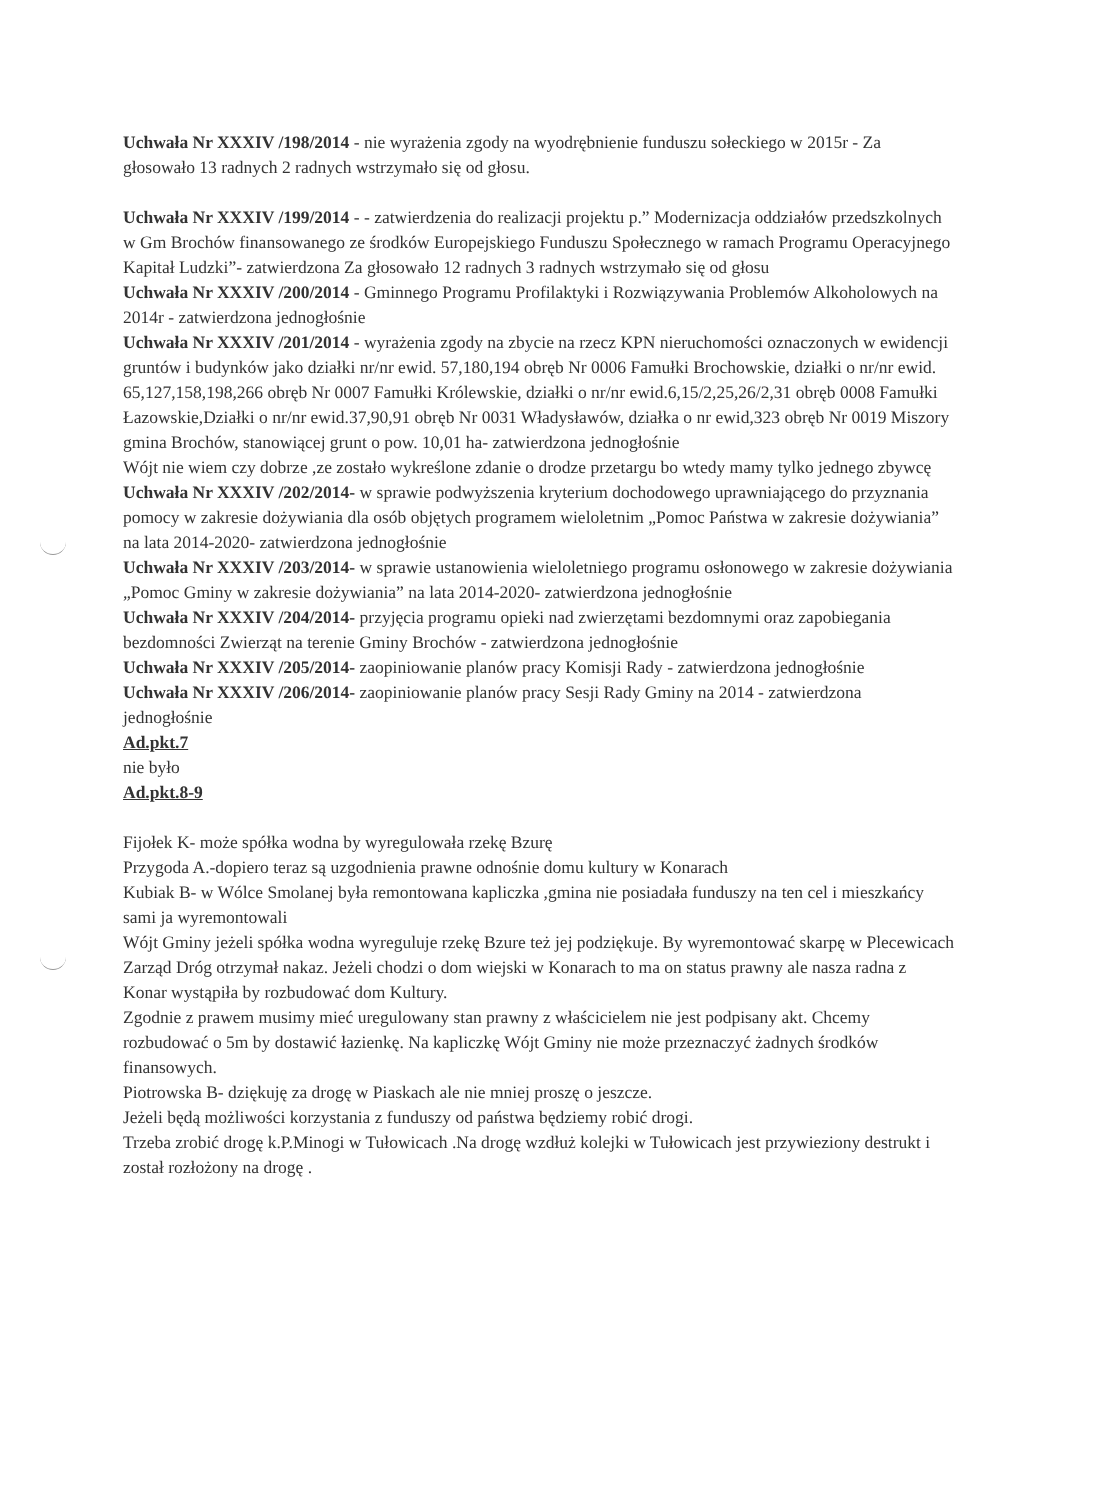Uchwała Nr XXXIV /198/2014 - nie wyrażenia zgody na wyodrębnienie funduszu sołeckiego w 2015r - Za głosowało 13 radnych 2 radnych wstrzymało się od głosu.
Uchwała Nr XXXIV /199/2014 - - zatwierdzenia do realizacji projektu p.” Modernizacja oddziałów przedszkolnych w Gm Brochów finansowanego ze środków Europejskiego Funduszu Społecznego w ramach Programu Operacyjnego Kapitał Ludzki”- zatwierdzona Za głosowało 12 radnych 3 radnych wstrzymało się od głosu
Uchwała Nr XXXIV /200/2014 - Gminnego Programu Profilaktyki i Rozwiązywania Problemów Alkoholowych na 2014r - zatwierdzona jednogłośnie
Uchwała Nr XXXIV /201/2014 - wyrażenia zgody na zbycie na rzecz KPN nieruchomości oznaczonych w ewidencji gruntów i budynków jako działki nr/nr ewid. 57,180,194 obręb Nr 0006 Famułki Brochowskie, działki o nr/nr ewid. 65,127,158,198,266 obręb Nr 0007 Famułki Królewskie, działki o nr/nr ewid.6,15/2,25,26/2,31 obręb 0008 Famułki Łazowskie,Działki o nr/nr ewid.37,90,91 obręb Nr 0031 Władysławów, działka o nr ewid,323 obręb Nr 0019 Miszory gmina Brochów, stanowiącej grunt o pow. 10,01 ha- zatwierdzona jednogłośnie
Wójt nie wiem czy dobrze ,ze zostało wykreślone zdanie o drodze przetargu bo wtedy mamy tylko jednego zbywcę
Uchwała Nr XXXIV /202/2014- w sprawie podwyższenia kryterium dochodowego uprawniającego do przyznania pomocy w zakresie dożywiania dla osób objętych programem wieloletnim „Pomoc Państwa w zakresie dożywiania” na lata 2014-2020- zatwierdzona jednogłośnie
Uchwała Nr XXXIV /203/2014- w sprawie ustanowienia wieloletniego programu osłonowego w zakresie dożywiania „Pomoc Gminy w zakresie dożywiania” na lata 2014-2020- zatwierdzona jednogłośnie
Uchwała Nr XXXIV /204/2014- przyjęcia programu opieki nad zwierzętami bezdomnymi oraz zapobiegania bezdomności Zwierząt na terenie Gminy Brochów - zatwierdzona jednogłośnie
Uchwała Nr XXXIV /205/2014- zaopiniowanie planów pracy Komisji Rady - zatwierdzona jednogłośnie
Uchwała Nr XXXIV /206/2014- zaopiniowanie planów pracy Sesji Rady Gminy na 2014 - zatwierdzona jednogłośnie
Ad.pkt.7
nie było
Ad.pkt.8-9
Fijołek K- może spółka wodna by wyregulowała rzekę Bzurę
Przygoda A.-dopiero teraz są uzgodnienia prawne odnośnie domu kultury w Konarach
Kubiak B- w Wólce Smolanej była remontowana kapliczka ,gmina nie posiadała funduszy na ten cel i mieszkańcy sami ja wyremontowali
Wójt Gminy jeżeli spółka wodna wyreguluje rzekę Bzure też jej podziękuje. By wyremontować skarpę w Plecewicach Zarząd Dróg otrzymał nakaz. Jeżeli chodzi o dom wiejski w Konarach to ma on status prawny ale nasza radna z Konar wystąpiła by rozbudować dom Kultury.
Zgodnie z prawem musimy mieć uregulowany stan prawny z właścicielem nie jest podpisany akt. Chcemy rozbudować o 5m by dostawić łazienkę. Na kapliczkę Wójt Gminy nie może przeznaczyć żadnych środków finansowych.
Piotrowska B- dziękuję za drogę w Piaskach ale nie mniej proszę o jeszcze.
Jeżeli będą możliwości korzystania z funduszy od państwa będziemy robić drogi.
Trzeba zrobić drogę k.P.Minogi w Tułowicach .Na drogę wzdłuż kolejki w Tułowicach jest przywieziony destrukt i został rozłożony na drogę .